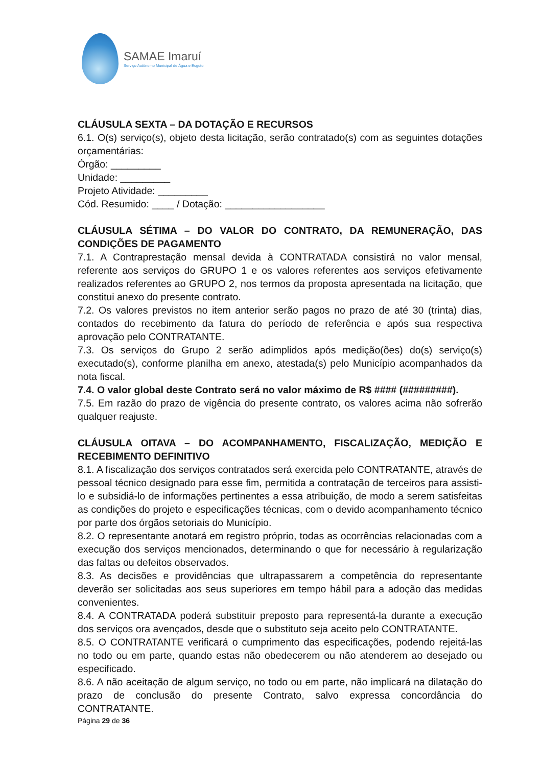SAMAE Imaruí
Serviço Autônomo Municipal de Água e Esgoto
CLÁUSULA SEXTA – DA DOTAÇÃO E RECURSOS
6.1. O(s) serviço(s), objeto desta licitação, serão contratado(s) com as seguintes dotações orçamentárias:
Órgão: _________
Unidade: _________
Projeto Atividade: _________
Cód. Resumido: ____ / Dotação: __________________
CLÁUSULA SÉTIMA – DO VALOR DO CONTRATO, DA REMUNERAÇÃO, DAS CONDIÇÕES DE PAGAMENTO
7.1. A Contraprestação mensal devida à CONTRATADA consistirá no valor mensal, referente aos serviços do GRUPO 1 e os valores referentes aos serviços efetivamente realizados referentes ao GRUPO 2, nos termos da proposta apresentada na licitação, que constitui anexo do presente contrato.
7.2. Os valores previstos no item anterior serão pagos no prazo de até 30 (trinta) dias, contados do recebimento da fatura do período de referência e após sua respectiva aprovação pelo CONTRATANTE.
7.3. Os serviços do Grupo 2 serão adimplidos após medição(ões) do(s) serviço(s) executado(s), conforme planilha em anexo, atestada(s) pelo Município acompanhados da nota fiscal.
7.4. O valor global deste Contrato será no valor máximo de R$ #### (#########).
7.5. Em razão do prazo de vigência do presente contrato, os valores acima não sofrerão qualquer reajuste.
CLÁUSULA OITAVA – DO ACOMPANHAMENTO, FISCALIZAÇÃO, MEDIÇÃO E RECEBIMENTO DEFINITIVO
8.1. A fiscalização dos serviços contratados será exercida pelo CONTRATANTE, através de pessoal técnico designado para esse fim, permitida a contratação de terceiros para assisti-lo e subsidiá-lo de informações pertinentes a essa atribuição, de modo a serem satisfeitas as condições do projeto e especificações técnicas, com o devido acompanhamento técnico por parte dos órgãos setoriais do Município.
8.2. O representante anotará em registro próprio, todas as ocorrências relacionadas com a execução dos serviços mencionados, determinando o que for necessário à regularização das faltas ou defeitos observados.
8.3. As decisões e providências que ultrapassarem a competência do representante deverão ser solicitadas aos seus superiores em tempo hábil para a adoção das medidas convenientes.
8.4. A CONTRATADA poderá substituir preposto para representá-la durante a execução dos serviços ora avençados, desde que o substituto seja aceito pelo CONTRATANTE.
8.5. O CONTRATANTE verificará o cumprimento das especificações, podendo rejeitá-las no todo ou em parte, quando estas não obedecerem ou não atenderem ao desejado ou especificado.
8.6. A não aceitação de algum serviço, no todo ou em parte, não implicará na dilatação do prazo de conclusão do presente Contrato, salvo expressa concordância do CONTRATANTE.
Página 29 de 36